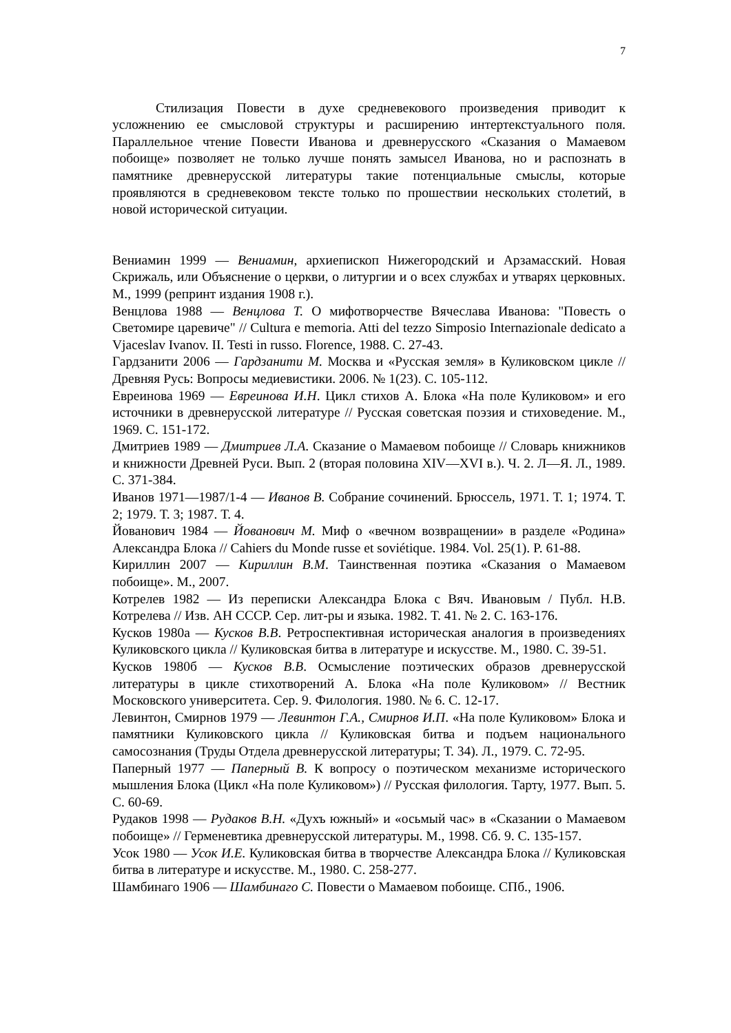7
Стилизация Повести в духе средневекового произведения приводит к усложнению ее смысловой структуры и расширению интертекстуального поля. Параллельное чтение Повести Иванова и древнерусского «Сказания о Мамаевом побоище» позволяет не только лучше понять замысел Иванова, но и распознать в памятнике древнерусской литературы такие потенциальные смыслы, которые проявляются в средневековом тексте только по прошествии нескольких столетий, в новой исторической ситуации.
Вениамин 1999 — Вениамин, архиепископ Нижегородский и Арзамасский. Новая Скрижаль, или Объяснение о церкви, о литургии и о всех службах и утварях церковных. М., 1999 (репринт издания 1908 г.).
Венцлова 1988 — Венцлова Т. О мифотворчестве Вячеслава Иванова: "Повесть о Светомире царевиче" // Cultura e memoria. Atti del tezzo Simposio Internazionale dedicato a Vjaceslav Ivanov. II. Testi in russo. Florence, 1988. С. 27-43.
Гардзанити 2006 — Гардзанити М. Москва и «Русская земля» в Куликовском цикле // Древняя Русь: Вопросы медиевистики. 2006. № 1(23). С. 105-112.
Евреинова 1969 — Евреинова И.Н. Цикл стихов А. Блока «На поле Куликовом» и его источники в древнерусской литературе // Русская советская поэзия и стиховедение. М., 1969. С. 151-172.
Дмитриев 1989 — Дмитриев Л.А. Сказание о Мамаевом побоище // Словарь книжников и книжности Древней Руси. Вып. 2 (вторая половина XIV—XVI в.). Ч. 2. Л—Я. Л., 1989. С. 371-384.
Иванов 1971—1987/1-4 — Иванов В. Собрание сочинений. Брюссель, 1971. Т. 1; 1974. Т. 2; 1979. Т. 3; 1987. Т. 4.
Йованович 1984 — Йованович М. Миф о «вечном возвращении» в разделе «Родина» Александра Блока // Cahiers du Monde russe et soviétique. 1984. Vol. 25(1). P. 61-88.
Кириллин 2007 — Кириллин В.М. Таинственная поэтика «Сказания о Мамаевом побоище». М., 2007.
Котрелев 1982 — Из переписки Александра Блока с Вяч. Ивановым / Публ. Н.В. Котрелева // Изв. АН СССР. Сер. лит-ры и языка. 1982. Т. 41. № 2. С. 163-176.
Кусков 1980а — Кусков В.В. Ретроспективная историческая аналогия в произведениях Куликовского цикла // Куликовская битва в литературе и искусстве. М., 1980. С. 39-51.
Кусков 1980б — Кусков В.В. Осмысление поэтических образов древнерусской литературы в цикле стихотворений А. Блока «На поле Куликовом» // Вестник Московского университета. Сер. 9. Филология. 1980. № 6. С. 12-17.
Левинтон, Смирнов 1979 — Левинтон Г.А., Смирнов И.П. «На поле Куликовом» Блока и памятники Куликовского цикла // Куликовская битва и подъем национального самосознания (Труды Отдела древнерусской литературы; Т. 34). Л., 1979. С. 72-95.
Паперный 1977 — Паперный В. К вопросу о поэтическом механизме исторического мышления Блока (Цикл «На поле Куликовом») // Русская филология. Тарту, 1977. Вып. 5. С. 60-69.
Рудаков 1998 — Рудаков В.Н. «Духъ южный» и «осьмый час» в «Сказании о Мамаевом побоище» // Герменевтика древнерусской литературы. М., 1998. Сб. 9. С. 135-157.
Усок 1980 — Усок И.Е. Куликовская битва в творчестве Александра Блока // Куликовская битва в литературе и искусстве. М., 1980. С. 258-277.
Шамбинаго 1906 — Шамбинаго С. Повести о Мамаевом побоище. СПб., 1906.